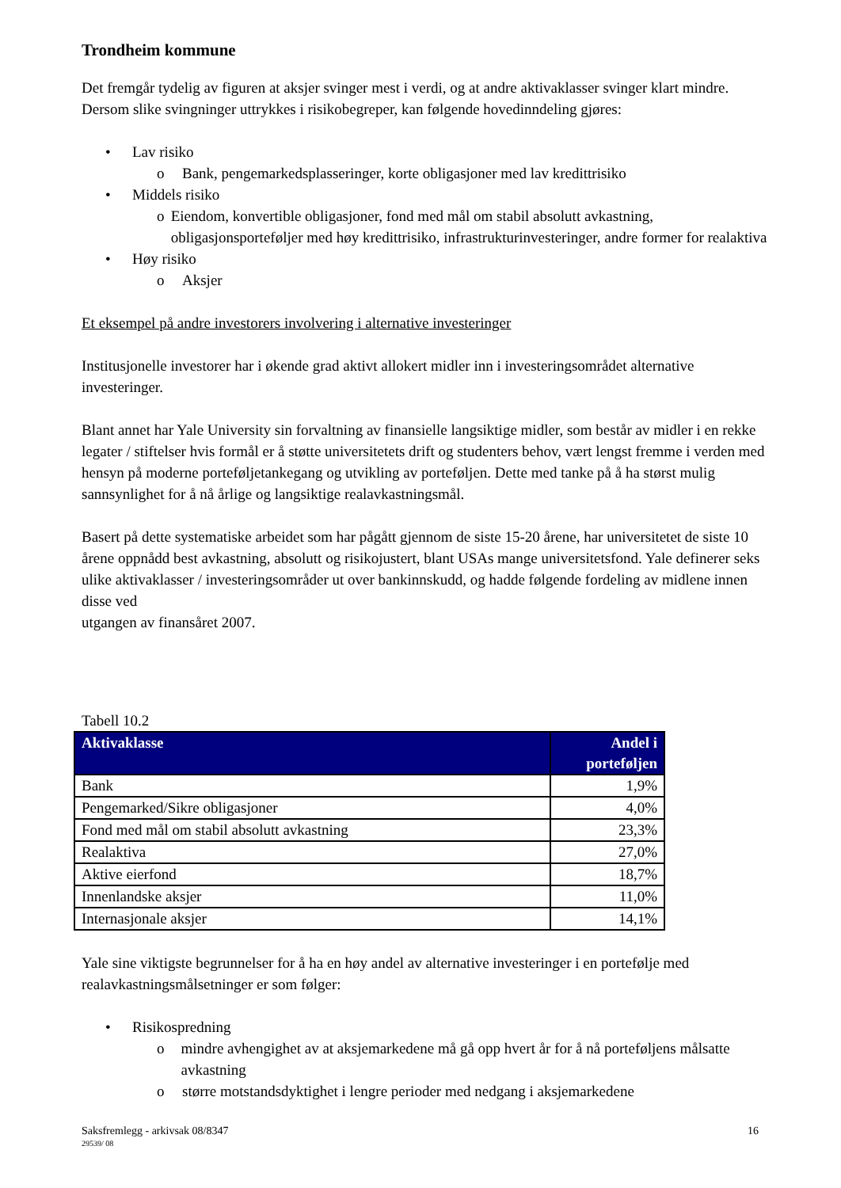Trondheim kommune
Det fremgår tydelig av figuren at aksjer svinger mest i verdi, og at andre aktivaklasser svinger klart mindre. Dersom slike svingninger uttrykkes i risikobegreper, kan følgende hovedinndeling gjøres:
• Lav risiko
o Bank, pengemarkedsplasseringer, korte obligasjoner med lav kredittrisiko
• Middels risiko
o Eiendom, konvertible obligasjoner, fond med mål om stabil absolutt avkastning, obligasjonsporteføljer med høy kredittrisiko, infrastrukturinvesteringer, andre former for realaktiva
• Høy risiko
o Aksjer
Et eksempel på andre investorers involvering i alternative investeringer
Institusjonelle investorer har i økende grad aktivt allokert midler inn i investeringsområdet alternative investeringer.
Blant annet har Yale University sin forvaltning av finansielle langsiktige midler, som består av midler i en rekke legater / stiftelser hvis formål er å støtte universitetets drift og studenters behov, vært lengst fremme i verden med hensyn på moderne porteføljetankegang og utvikling av porteføljen. Dette med tanke på å ha størst mulig sannsynlighet for å nå årlige og langsiktige realavkastningsmål.
Basert på dette systematiske arbeidet som har pågått gjennom de siste 15-20 årene, har universitetet de siste 10 årene oppnådd best avkastning, absolutt og risikojustert, blant USAs mange universitetsfond. Yale definerer seks ulike aktivaklasser / investeringsområder ut over bankinnskudd, og hadde følgende fordeling av midlene innen disse ved
utgangen av finansåret 2007.
Tabell 10.2
| Aktivaklasse | Andel i porteføljen |
| --- | --- |
| Bank | 1,9% |
| Pengemarked/Sikre obligasjoner | 4,0% |
| Fond med mål om stabil absolutt avkastning | 23,3% |
| Realaktiva | 27,0% |
| Aktive eierfond | 18,7% |
| Innenlandske aksjer | 11,0% |
| Internasjonale aksjer | 14,1% |
Yale sine viktigste begrunnelser for å ha en høy andel av alternative investeringer i en portefølje med realavkastningsmålsetninger er som følger:
• Risikospredning
o mindre avhengighet av at aksjemarkedene må gå opp hvert år for å nå porteføljens målsatte avkastning
o større motstandsdyktighet i lengre perioder med nedgang i aksjemarkedene
Saksfremlegg - arkivsak 08/8347 16
29539/ 08